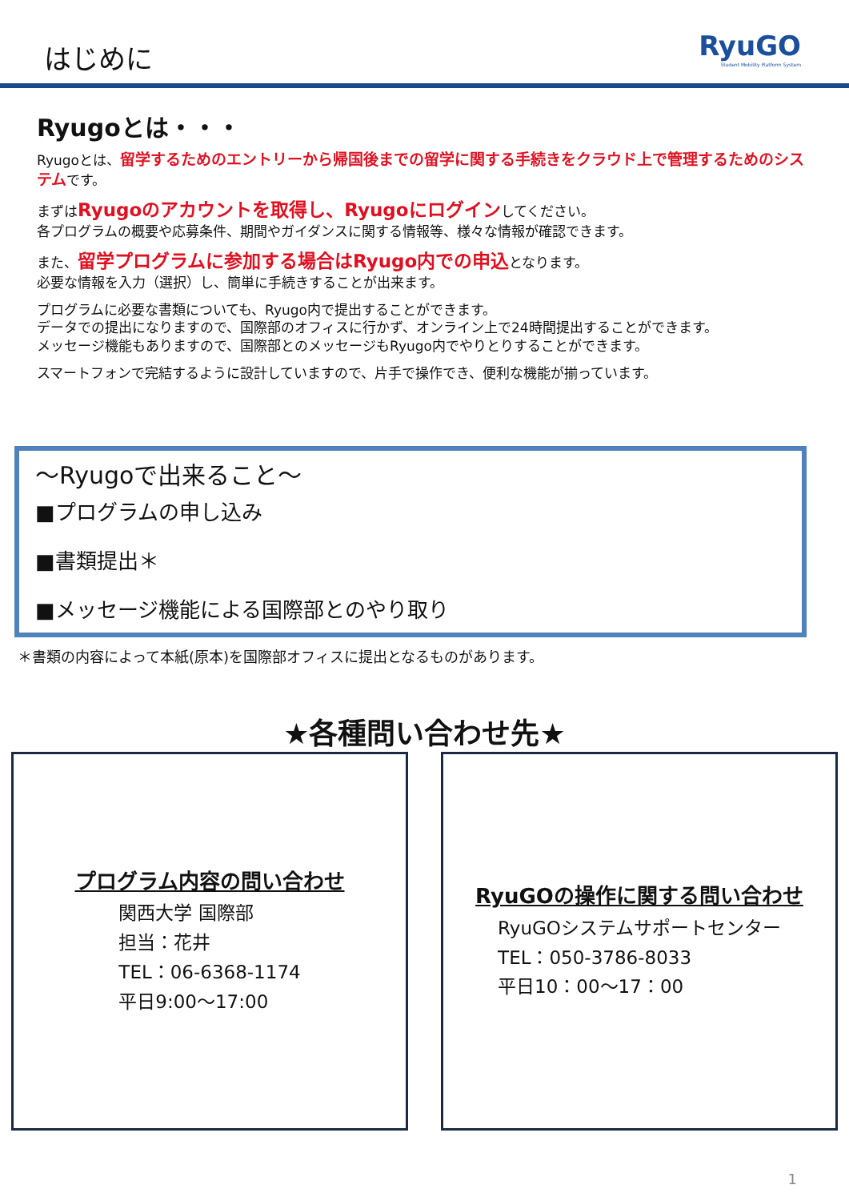はじめに
RyuGO
Student Mobility Platform System
Ryugoとは・・・
Ryugoとは、留学するためのエントリーから帰国後までの留学に関する手続きをクラウド上で管理するためのシステムです。
まずはRyugoのアカウントを取得し、Ryugoにログインしてください。
各プログラムの概要や応募条件、期間やガイダンスに関する情報等、様々な情報が確認できます。
また、留学プログラムに参加する場合はRyugo内での申込となります。
必要な情報を入力（選択）し、簡単に手続きすることが出来ます。
プログラムに必要な書類についても、Ryugo内で提出することができます。
データでの提出になりますので、国際部のオフィスに行かず、オンライン上で24時間提出することができます。
メッセージ機能もありますので、国際部とのメッセージもRyugo内でやりとりすることができます。
スマートフォンで完結するように設計していますので、片手で操作でき、便利な機能が揃っています。
～Ryugoで出来ること～
■プログラムの申し込み
■書類提出＊
■メッセージ機能による国際部とのやり取り
＊書類の内容によって本紙(原本)を国際部オフィスに提出となるものがあります。
★各種問い合わせ先★
プログラム内容の問い合わせ
関西大学 国際部
担当：花井
TEL：06-6368-1174
平日9:00～17:00
RyuGOの操作に関する問い合わせ
RyuGOシステムサポートセンター
TEL：050-3786-8033
平日10：00～17：00
1